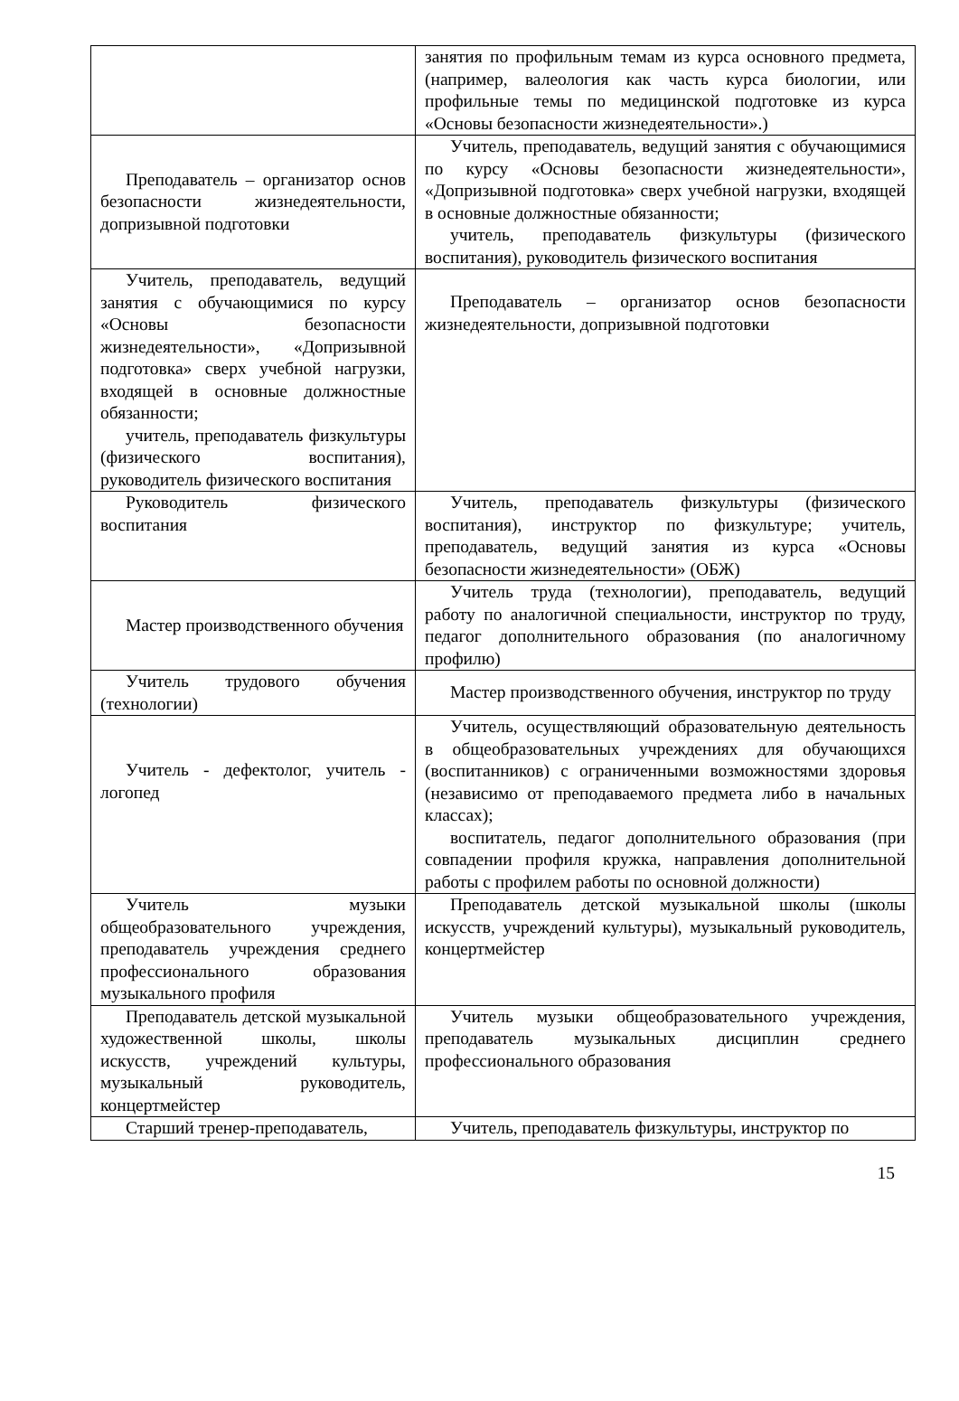| | занятия по профильным темам из курса основного предмета, (например, валеология как часть курса биологии, или профильные темы по медицинской подготовке из курса «Основы безопасности жизнедеятельности».) |
| Преподаватель – организатор основ безопасности жизнедеятельности, допризывной подготовки | Учитель, преподаватель, ведущий занятия с обучающимися по курсу «Основы безопасности жизнедеятельности», «Допризывной подготовка» сверх учебной нагрузки, входящей в основные должностные обязанности; учитель, преподаватель физкультуры (физического воспитания), руководитель физического воспитания |
| Учитель, преподаватель, ведущий занятия с обучающимися по курсу «Основы безопасности жизнедеятельности», «Допризывной подготовка» сверх учебной нагрузки, входящей в основные должностные обязанности; учитель, преподаватель физкультуры (физического воспитания), руководитель физического воспитания | Преподаватель – организатор основ безопасности жизнедеятельности, допризывной подготовки |
| Руководитель физического воспитания | Учитель, преподаватель физкультуры (физического воспитания), инструктор по физкультуре; учитель, преподаватель, ведущий занятия из курса «Основы безопасности жизнедеятельности» (ОБЖ) |
| Мастер производственного обучения | Учитель труда (технологии), преподаватель, ведущий работу по аналогичной специальности, инструктор по труду, педагог дополнительного образования (по аналогичному профилю) |
| Учитель трудового обучения (технологии) | Мастер производственного обучения, инструктор по труду |
| Учитель - дефектолог, учитель - логопед | Учитель, осуществляющий образовательную деятельность в общеобразовательных учреждениях для обучающихся (воспитанников) с ограниченными возможностями здоровья (независимо от преподаваемого предмета либо в начальных классах); воспитатель, педагог дополнительного образования (при совпадении профиля кружка, направления дополнительной работы с профилем работы по основной должности) |
| Учитель музыки общеобразовательного учреждения, преподаватель учреждения среднего профессионального образования музыкального профиля | Преподаватель детской музыкальной школы (школы искусств, учреждений культуры), музыкальный руководитель, концертмейстер |
| Преподаватель детской музыкальной художественной школы, школы искусств, учреждений культуры, музыкальный руководитель, концертмейстер | Учитель музыки общеобразовательного учреждения, преподаватель музыкальных дисциплин среднего профессионального образования |
| Старший тренер-преподаватель, | Учитель, преподаватель физкультуры, инструктор по |
15